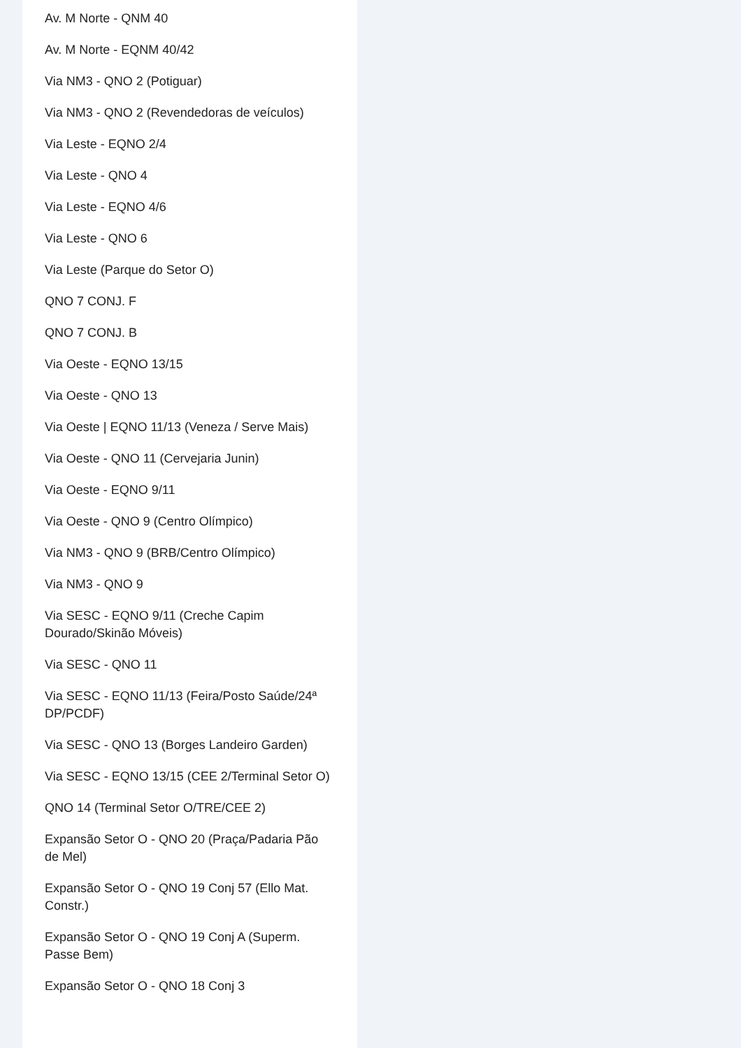Av. M Norte - QNM 40
Av. M Norte - EQNM 40/42
Via NM3 - QNO 2 (Potiguar)
Via NM3 - QNO 2 (Revendedoras de veículos)
Via Leste - EQNO 2/4
Via Leste - QNO 4
Via Leste - EQNO 4/6
Via Leste - QNO 6
Via Leste (Parque do Setor O)
QNO 7 CONJ. F
QNO 7 CONJ. B
Via Oeste - EQNO 13/15
Via Oeste - QNO 13
Via Oeste | EQNO 11/13 (Veneza / Serve Mais)
Via Oeste - QNO 11 (Cervejaria Junin)
Via Oeste - EQNO 9/11
Via Oeste - QNO 9 (Centro Olímpico)
Via NM3 - QNO 9 (BRB/Centro Olímpico)
Via NM3 - QNO 9
Via SESC - EQNO 9/11 (Creche Capim Dourado/Skinão Móveis)
Via SESC - QNO 11
Via SESC - EQNO 11/13 (Feira/Posto Saúde/24ª DP/PCDF)
Via SESC - QNO 13 (Borges Landeiro Garden)
Via SESC - EQNO 13/15 (CEE 2/Terminal Setor O)
QNO 14 (Terminal Setor O/TRE/CEE 2)
Expansão Setor O - QNO 20 (Praça/Padaria Pão de Mel)
Expansão Setor O - QNO 19 Conj 57 (Ello Mat. Constr.)
Expansão Setor O - QNO 19 Conj A (Superm. Passe Bem)
Expansão Setor O - QNO 18 Conj 3